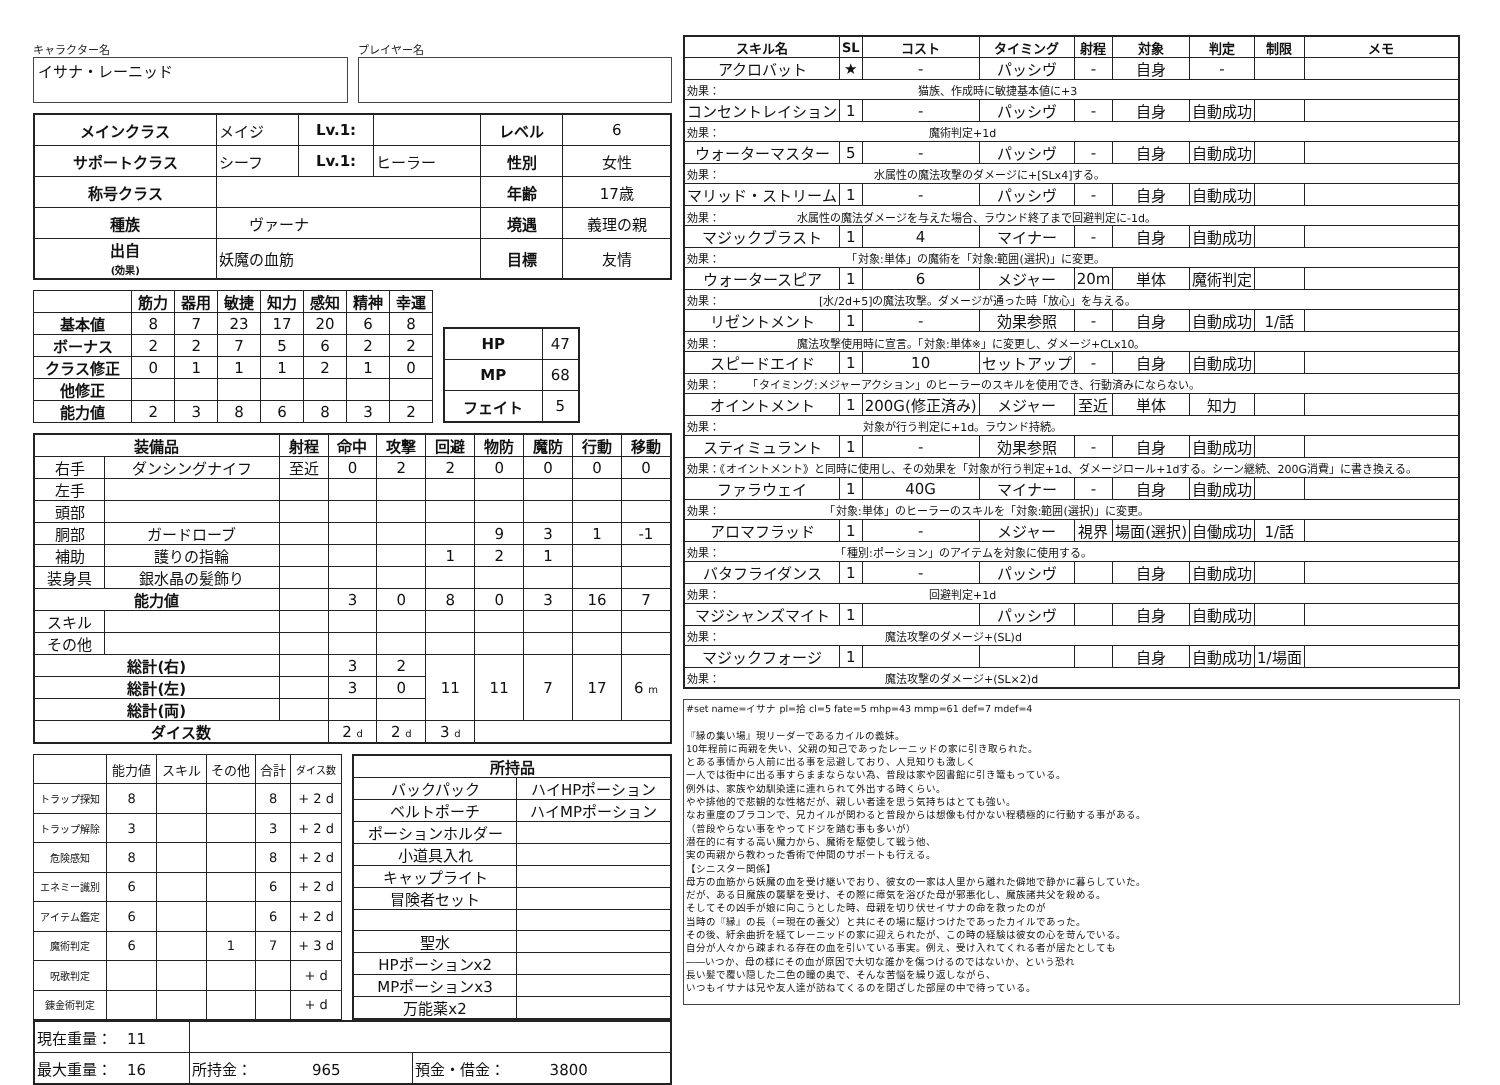キャラクター名
イサナ・レーニッド
プレイヤー名
| メインクラス | メイジ | Lv.1: | | レベル | 6 |
| サポートクラス | シーフ | Lv.1: | ヒーラー | 性別 | 女性 |
| 称号クラス | | | | 年齢 | 17歳 |
| 種族 | ヴァーナ | | | 境遇 | 義理の親 |
| 出自 (効果) | 妖魔の血筋 | | | 目標 | 友情 |
| | 筋力 | 器用 | 敏捷 | 知力 | 感知 | 精神 | 幸運 |
| --- | --- | --- | --- | --- | --- | --- | --- |
| 基本値 | 8 | 7 | 23 | 17 | 20 | 6 | 8 |
| ボーナス | 2 | 2 | 7 | 5 | 6 | 2 | 2 |
| クラス修正 | 0 | 1 | 1 | 1 | 2 | 1 | 0 |
| 他修正 | | | | | | | |
| 能力値 | 2 | 3 | 8 | 6 | 8 | 3 | 2 |
| HP | 47 |
| MP | 68 |
| フェイト | 5 |
| 装備品 | | 射程 | 命中 | 攻撃 | 回避 | 物防 | 魔防 | 行動 | 移動 |
| --- | --- | --- | --- | --- | --- | --- | --- | --- | --- |
| 右手 | ダンシングナイフ | 至近 | 0 | 2 | 2 | 0 | 0 | 0 | 0 |
| 左手 | | | | | | | | | |
| 頭部 | | | | | | | | | |
| 胴部 | ガードローブ | | | | | 9 | 3 | 1 | -1 |
| 補助 | 護りの指輪 | | | | 1 | 2 | 1 | | |
| 装身具 | 銀水晶の髪飾り | | | | | | | | |
| 能力値 | | | 3 | 0 | 8 | 0 | 3 | 16 | 7 |
| スキル | | | | | | | | | |
| その他 | | | | | | | | | |
| 総計(右) | | | 3 | 2 | 11 | 11 | 7 | 17 | 6 m |
| 総計(左) | | | 3 | 0 | | | | | |
| 総計(両) | | | | | | | | | |
| ダイス数 | | | 2 d | 2 d | 3 d | | | | |
| | 能力値 | スキル | その他 | 合計 | ダイス数 |
| トラップ探知 | 8 | | | 8 | + 2 d |
| トラップ解除 | 3 | | | 3 | + 2 d |
| 危険感知 | 8 | | | 8 | + 2 d |
| エネミー識別 | 6 | | | 6 | + 2 d |
| アイテム鑑定 | 6 | | | 6 | + 2 d |
| 魔術判定 | 6 | | 1 | 7 | + 3 d |
| 呪歌判定 | | | | | + d |
| 錬金術判定 | | | | | + d |
| 所持品 | |
| --- | --- |
| バックパック | ハイHPポーション |
| ベルトポーチ | ハイMPポーション |
| ポーションホルダー | |
| 小道具入れ | |
| キャップライト | |
| 冒険者セット | |
| 聖水 | |
| HPポーションx2 | |
| MPポーションx3 | |
| 万能薬x2 | |
| 現在重量： 11 | | |
| 最大重量： 16 | 所持金： 965 | 預金・借金： 3800 |
| スキル名 | SL | コスト | タイミング | 射程 | 対象 | 判定 | 制限 | メモ |
| --- | --- | --- | --- | --- | --- | --- | --- | --- |
| アクロバット | ★ | - | パッシヴ | - | 自身 | - | | |
| 効果： 猫族、作成時に敏捷基本値に+3 | | | | | | | | |
| コンセントレイション | 1 | - | パッシヴ | - | 自身 | 自動成功 | | |
| 効果： 魔術判定+1d | | | | | | | | |
| ウォーターマスター | 5 | - | パッシヴ | - | 自身 | 自動成功 | | |
| 効果： 水属性の魔法攻撃のダメージに+[SLx4]する。 | | | | | | | | |
| マリッド・ストリーム | 1 | - | パッシヴ | - | 自身 | 自動成功 | | |
| 効果： 水属性の魔法ダメージを与えた場合、ラウンド終了まで回避判定に-1d。 | | | | | | | | |
| マジックブラスト | 1 | 4 | マイナー | - | 自身 | 自動成功 | | |
| 効果： 「対象:単体」の魔術を「対象:範囲(選択)」に変更。 | | | | | | | | |
| ウォータースピア | 1 | 6 | メジャー | 20m | 単体 | 魔術判定 | | |
| 効果： [水/2d+5]の魔法攻撃。ダメージが通った時「放心」を与える。 | | | | | | | | |
| リゼントメント | 1 | - | 効果参照 | - | 自身 | 自動成功 | 1/話 | |
| 効果： 魔法攻撃使用時に宣言。「対象:単体※」に変更し、ダメージ+CLx10。 | | | | | | | | |
| スピードエイド | 1 | 10 | セットアップ | - | 自身 | 自動成功 | | |
| 効果： 「タイミング:メジャーアクション」のヒーラーのスキルを使用でき、行動済みにならない。 | | | | | | | | |
| オイントメント | 1 | 200G(修正済み) | メジャー | 至近 | 単体 | 知力 | | |
| 効果： 対象が行う判定に+1d。ラウンド持続。 | | | | | | | | |
| スティミュラント | 1 | - | 効果参照 | - | 自身 | 自動成功 | | |
| 効果：《オイントメント》と同時に使用し、その効果を「対象が行う判定+1d、ダメージロール+1dする。シーン継続、200G消費」に書き換える。 | | | | | | | | |
| ファラウェイ | 1 | 40G | マイナー | - | 自身 | 自動成功 | | |
| 効果： 「対象:単体」のヒーラーのスキルを「対象:範囲(選択)」に変更。 | | | | | | | | |
| アロマフラッド | 1 | - | メジャー | 視界 | 場面(選択) | 自働成功 | 1/話 | |
| 効果： 「種別:ポーション」のアイテムを対象に使用する。 | | | | | | | | |
| バタフライダンス | 1 | - | パッシヴ | | 自身 | 自動成功 | | |
| 効果： 回避判定+1d | | | | | | | | |
| マジシャンズマイト | 1 | | パッシヴ | | 自身 | 自動成功 | | |
| 効果： 魔法攻撃のダメージ+(SL)d | | | | | | | | |
| マジックフォージ | 1 | | | | 自身 | 自動成功 | 1/場面 | |
| 効果： 魔法攻撃のダメージ+(SL×2)d | | | | | | | | |
#set name=イサナ pl=拾 cl=5 fate=5 mhp=43 mmp=61 def=7 mdef=4 『縁の集い場』現リーダーであるカイルの義妹。 10年程前に両親を失い、父親の知己であったレーニッドの家に引き取られた。 とある事情から人前に出る事を忌避しており、人見知りも激しく 一人では街中に出る事すらままならない為、普段は家や図書館に引き篭もっている。 例外は、家族や幼馴染達に連れられて外出する時くらい。 やや排他的で悲観的な性格だが、親しい者達を思う気持ちはとても強い。 なお重度のブラコンで、兄カイルが関わると普段からは想像も付かない程積極的に行動する事がある。 （普段やらない事をやってドジを踏む事も多いが） 潜在的に有する高い魔力から、魔術を駆使して戦う他、 実の両親から教わった香術で仲間のサポートも行える。 【シニスター関係】 母方の血筋から妖魔の血を受け継いでおり、彼女の一家は人里から離れた僻地で静かに暮らしていた。 だが、ある日魔族の襲撃を受け、その際に瘴気を浴びた母が邪悪化し、魔族諸共父を殺める。 そしてその凶手が娘に向こうとした時、母親を切り伏せイサナの命を救ったのが 当時の『縁』の長（＝現在の養父）と共にその場に駆けつけたであったカイルであった。 その後、紆余曲折を経てレーニッドの家に迎えられたが、この時の経験は彼女の心を苛んでいる。 自分が人々から疎まれる存在の血を引いている事実。例え、受け入れてくれる者が居たとしても ――いつか、母の様にその血が原因で大切な誰かを傷つけるのではないか、という恐れ 長い髪で覆い隠した二色の瞳の奥で、そんな苦悩を繰り返しながら、 いつもイサナは兄や友人達が訪ねてくるのを閉ざした部屋の中で待っている。